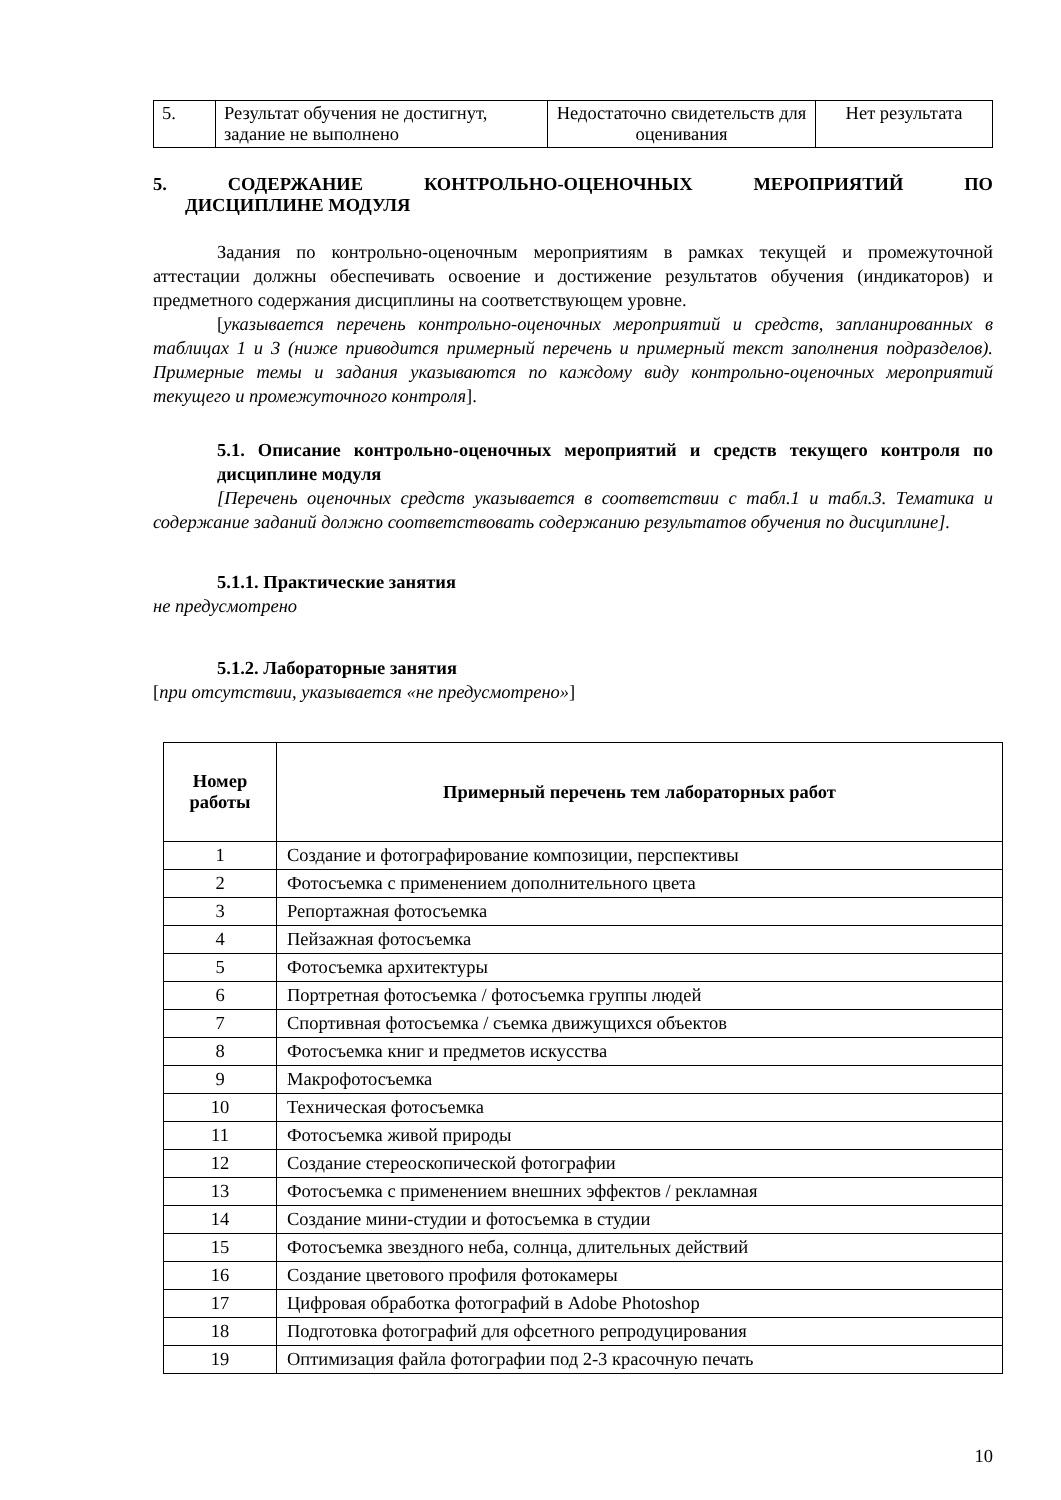| 5. | Результат обучения не достигнут, задание не выполнено | Недостаточно свидетельств для оценивания | Нет результата |
5. СОДЕРЖАНИЕ КОНТРОЛЬНО-ОЦЕНОЧНЫХ МЕРОПРИЯТИЙ ПО
ДИСЦИПЛИНЕ МОДУЛЯ
Задания по контрольно-оценочным мероприятиям в рамках текущей и промежуточной аттестации должны обеспечивать освоение и достижение результатов обучения (индикаторов) и предметного содержания дисциплины на соответствующем уровне.
[указывается перечень контрольно-оценочных мероприятий и средств, запланированных в таблицах 1 и 3 (ниже приводится примерный перечень и примерный текст заполнения подразделов). Примерные темы и задания указываются по каждому виду контрольно-оценочных мероприятий текущего и промежуточного контроля].
5.1. Описание контрольно-оценочных мероприятий и средств текущего контроля по дисциплине модуля
[Перечень оценочных средств указывается в соответствии с табл.1 и табл.3. Тематика и содержание заданий должно соответствовать содержанию результатов обучения по дисциплине].
5.1.1. Практические занятия
не предусмотрено
5.1.2. Лабораторные занятия
[при отсутствии, указывается «не предусмотрено»]
| Номер работы | Примерный перечень тем лабораторных работ |
| --- | --- |
| 1 | Создание и фотографирование композиции, перспективы |
| 2 | Фотосъемка с применением дополнительного цвета |
| 3 | Репортажная фотосъемка |
| 4 | Пейзажная фотосъемка |
| 5 | Фотосъемка архитектуры |
| 6 | Портретная фотосъемка / фотосъемка группы людей |
| 7 | Спортивная фотосъемка / съемка движущихся объектов |
| 8 | Фотосъемка книг и предметов искусства |
| 9 | Макрофотосъемка |
| 10 | Техническая фотосъемка |
| 11 | Фотосъемка живой природы |
| 12 | Создание стереоскопической фотографии |
| 13 | Фотосъемка с применением внешних эффектов / рекламная |
| 14 | Создание мини-студии и фотосъемка в студии |
| 15 | Фотосъемка звездного неба, солнца, длительных действий |
| 16 | Создание цветового профиля фотокамеры |
| 17 | Цифровая обработка фотографий в Adobe Photoshop |
| 18 | Подготовка фотографий для офсетного репродуцирования |
| 19 | Оптимизация файла фотографии под 2-3 красочную печать |
10